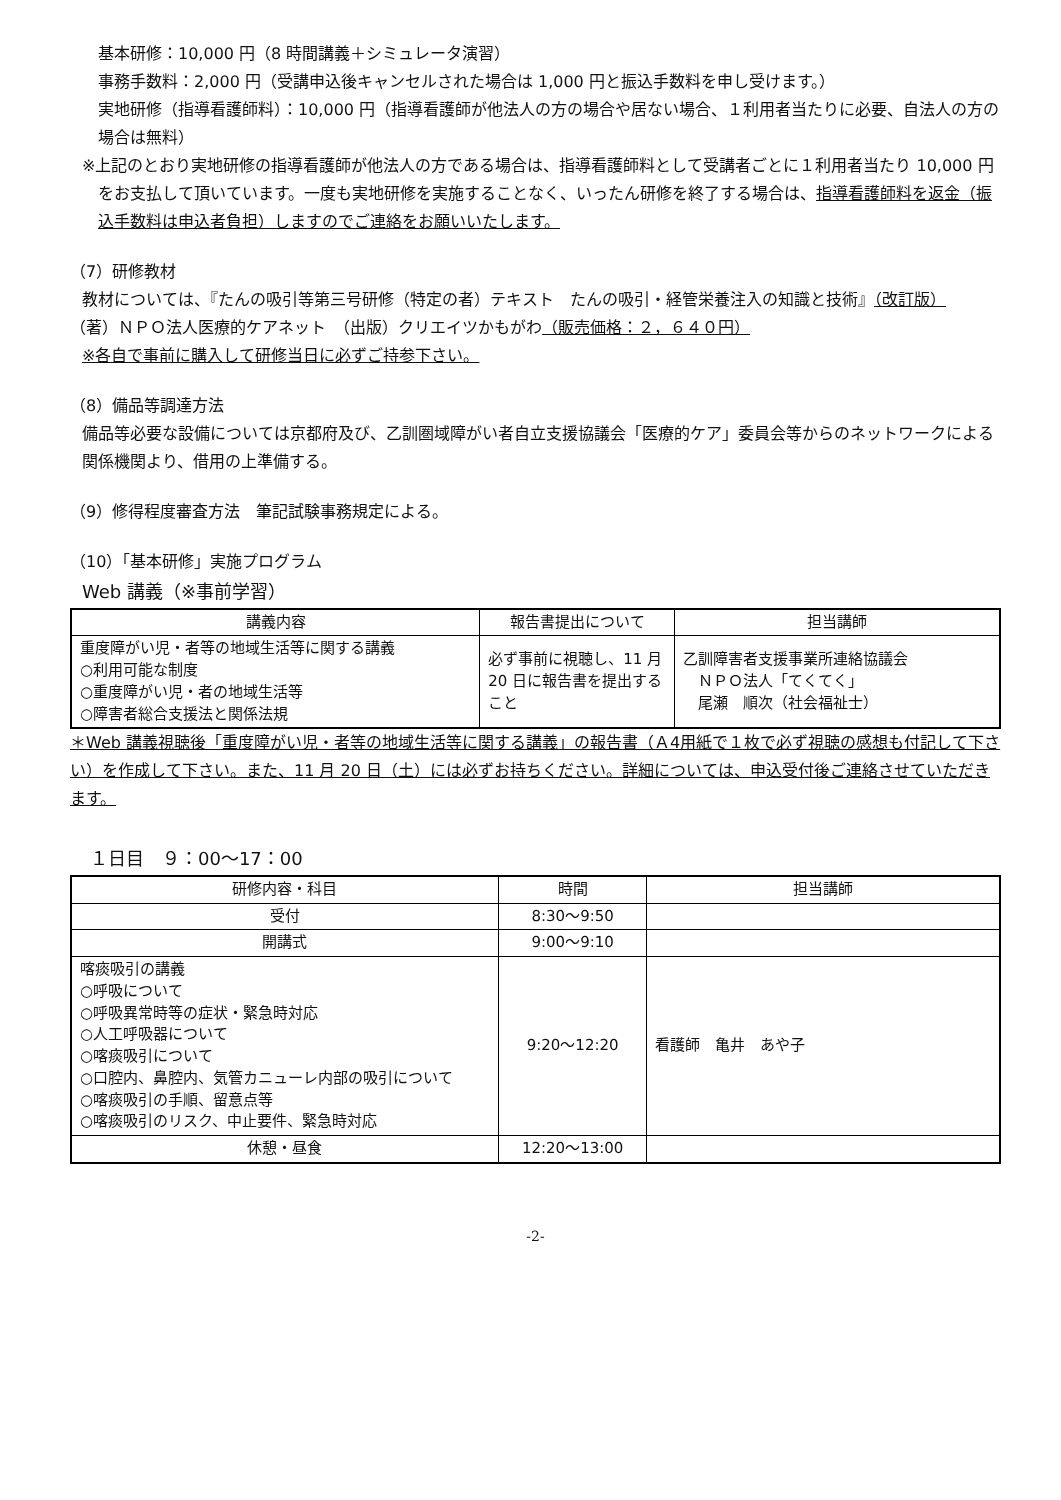基本研修：10,000 円（8 時間講義＋シミュレータ演習）
事務手数料：2,000 円（受講申込後キャンセルされた場合は 1,000 円と振込手数料を申し受けます。）
実地研修（指導看護師料）：10,000 円（指導看護師が他法人の方の場合や居ない場合、１利用者当たりに必要、自法人の方の場合は無料）
※上記のとおり実地研修の指導看護師が他法人の方である場合は、指導看護師料として受講者ごとに１利用者当たり 10,000 円をお支払して頂いています。一度も実地研修を実施することなく、いったん研修を終了する場合は、指導看護師料を返金（振込手数料は申込者負担）しますのでご連絡をお願いいたします。
（7）研修教材
教材については、『たんの吸引等第三号研修（特定の者）テキスト　たんの吸引・経管栄養注入の知識と技術』（改訂版）
（著）ＮＰＯ法人医療的ケアネット　（出版）クリエイツかもがわ（販売価格：２，６４０円）
※各自で事前に購入して研修当日に必ずご持参下さい。
（8）備品等調達方法
備品等必要な設備については京都府及び、乙訓圏域障がい者自立支援協議会「医療的ケア」委員会等からのネットワークによる関係機関より、借用の上準備する。
（9）修得程度審査方法　筆記試験事務規定による。
（10）「基本研修」実施プログラム
Web 講義（※事前学習）
| 講義内容 | 報告書提出について | 担当講師 |
| --- | --- | --- |
| 重度障がい児・者等の地域生活等に関する講義 ○利用可能な制度 ○重度障がい児・者の地域生活等 ○障害者総合支援法と関係法規 | 必ず事前に視聴し、11 月 20 日に報告書を提出すること | 乙訓障害者支援事業所連絡協議会 ＮＰＯ法人「てくてく」 尾瀬 順次（社会福祉士） |
＊Web 講義視聴後「重度障がい児・者等の地域生活等に関する講義」の報告書（Ａ4用紙で１枚で必ず視聴の感想も付記して下さい）を作成して下さい。また、11 月 20 日（土）には必ずお持ちください。詳細については、申込受付後ご連絡させていただきます。
１日目　９：00〜17：00
| 研修内容・科目 | 時間 | 担当講師 |
| --- | --- | --- |
| 受付 | 8:30〜9:50 | |
| 開講式 | 9:00〜9:10 | |
| 喀痰吸引の講義 ○呼吸について ○呼吸異常時等の症状・緊急時対応 ○人工呼吸器について ○喀痰吸引について ○口腔内、鼻腔内、気管カニューレ内部の吸引について ○喀痰吸引の手順、留意点等 ○喀痰吸引のリスク、中止要件、緊急時対応 | 9:20〜12:20 | 看護師 亀井 あや子 |
| 休憩・昼食 | 12:20〜13:00 | |
-2-